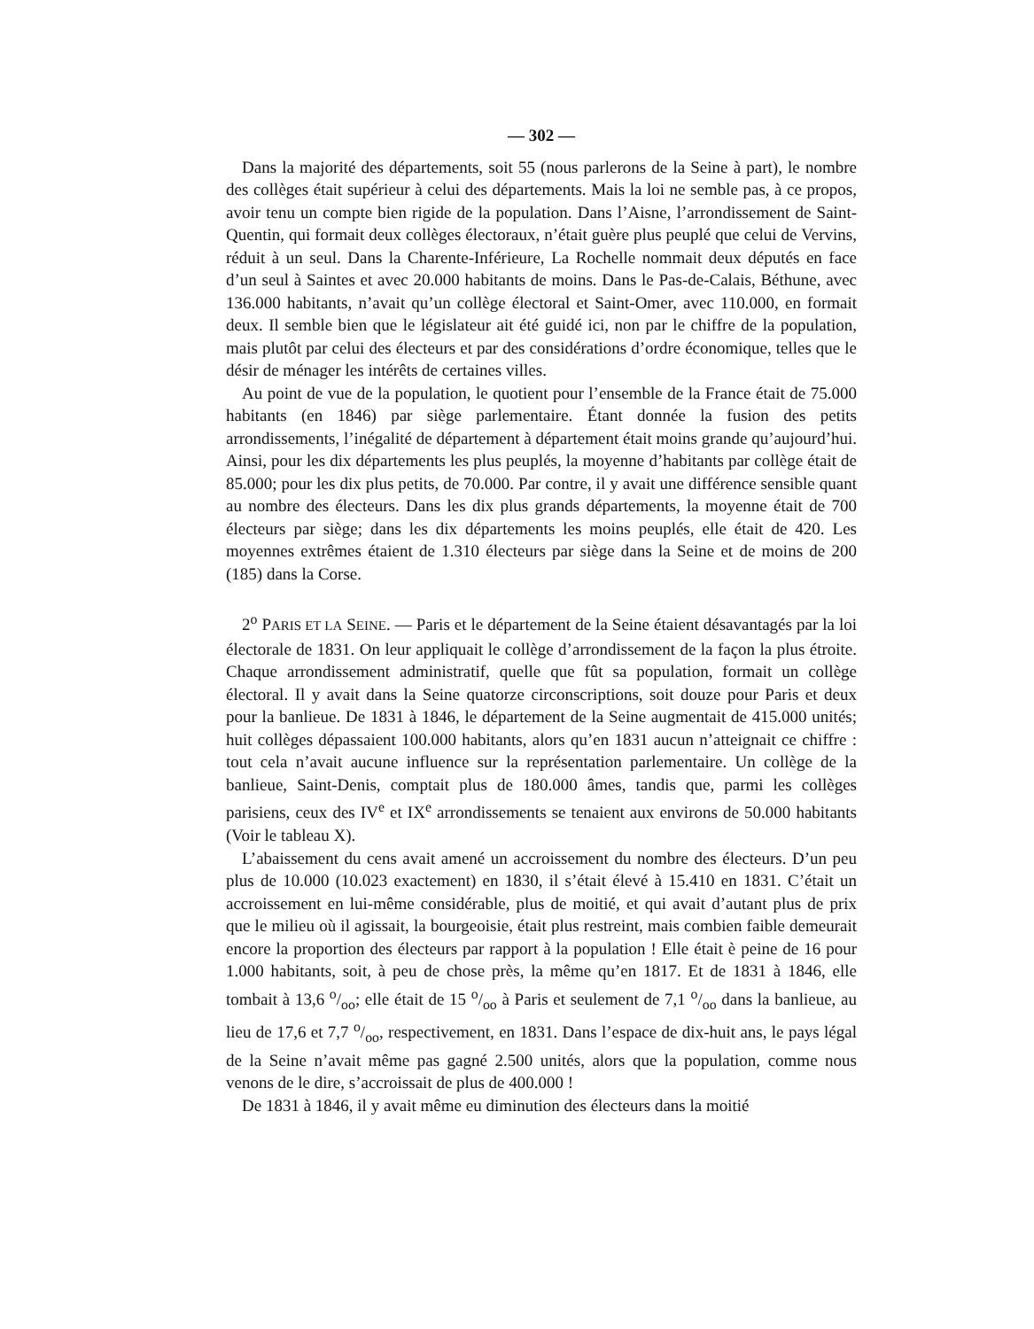— 302 —
Dans la majorité des départements, soit 55 (nous parlerons de la Seine à part), le nombre des collèges était supérieur à celui des départements. Mais la loi ne semble pas, à ce propos, avoir tenu un compte bien rigide de la population. Dans l’Aisne, l’arrondissement de Saint-Quentin, qui formait deux collèges électoraux, n’était guère plus peuplé que celui de Vervins, réduit à un seul. Dans la Charente-Inférieure, La Rochelle nommait deux députés en face d’un seul à Saintes et avec 20.000 habitants de moins. Dans le Pas-de-Calais, Béthune, avec 136.000 habitants, n’avait qu’un collège électoral et Saint-Omer, avec 110.000, en formait deux. Il semble bien que le législateur ait été guidé ici, non par le chiffre de la population, mais plutôt par celui des électeurs et par des considérations d’ordre économique, telles que le désir de ménager les intérêts de certaines villes.
Au point de vue de la population, le quotient pour l’ensemble de la France était de 75.000 habitants (en 1846) par siège parlementaire. Étant donnée la fusion des petits arrondissements, l’inégalité de département à département était moins grande qu’aujourd’hui. Ainsi, pour les dix départements les plus peuplés, la moyenne d’habitants par collège était de 85.000; pour les dix plus petits, de 70.000. Par contre, il y avait une différence sensible quant au nombre des électeurs. Dans les dix plus grands départements, la moyenne était de 700 électeurs par siège; dans les dix départements les moins peuplés, elle était de 420. Les moyennes extrêmes étaient de 1.310 électeurs par siège dans la Seine et de moins de 200 (185) dans la Corse.
2<sup>o</sup> PARIS ET LA SEINE. — Paris et le département de la Seine étaient désavantagés par la loi électorale de 1831. On leur appliquait le collège d’arrondissement de la façon la plus étroite. Chaque arrondissement administratif, quelle que fût sa population, formait un collège électoral. Il y avait dans la Seine quatorze circonscriptions, soit douze pour Paris et deux pour la banlieue. De 1831 à 1846, le département de la Seine augmentait de 415.000 unités; huit collèges dépassaient 100.000 habitants, alors qu’en 1831 aucun n’atteignait ce chiffre : tout cela n’avait aucune influence sur la représentation parlementaire. Un collège de la banlieue, Saint-Denis, comptait plus de 180.000 âmes, tandis que, parmi les collèges parisiens, ceux des IV<sup>e</sup> et IX<sup>e</sup> arrondissements se tenaient aux environs de 50.000 habitants (Voir le tableau X).
L’abaissement du cens avait amené un accroissement du nombre des électeurs. D’un peu plus de 10.000 (10.023 exactement) en 1830, il s’était élevé à 15.410 en 1831. C’était un accroissement en lui-même considérable, plus de moitié, et qui avait d’autant plus de prix que le milieu où il agissait, la bourgeoisie, était plus restreint, mais combien faible demeurait encore la proportion des électeurs par rapport à la population ! Elle était è peine de 16 pour 1.000 habitants, soit, à peu de chose près, la même qu’en 1817. Et de 1831 à 1846, elle tombait à 13,6 o/oo; elle était de 15 o/oo à Paris et seulement de 7,1 o/oo dans la banlieue, au lieu de 17,6 et 7,7 o/oo, respectivement, en 1831. Dans l’espace de dix-huit ans, le pays légal de la Seine n’avait même pas gagné 2.500 unités, alors que la population, comme nous venons de le dire, s’accroissait de plus de 400.000 !
De 1831 à 1846, il y avait même eu diminution des électeurs dans la moitié